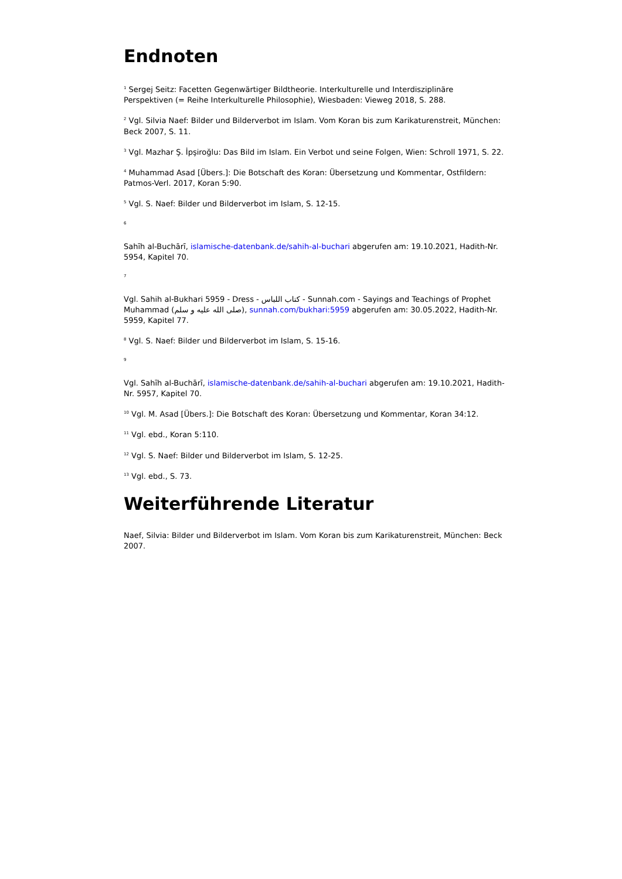Endnoten
<sup>1</sup> Sergej Seitz: Facetten Gegenwärtiger Bildtheorie. Interkulturelle und Interdisziplinäre Perspektiven (= Reihe Interkulturelle Philosophie), Wiesbaden: Vieweg 2018, S. 288.
<sup>2</sup> Vgl. Silvia Naef: Bilder und Bilderverbot im Islam. Vom Koran bis zum Karikaturenstreit, München: Beck 2007, S. 11.
<sup>3</sup> Vgl. Mazhar Ş. İpşiroğlu: Das Bild im Islam. Ein Verbot und seine Folgen, Wien: Schroll 1971, S. 22.
<sup>4</sup> Muhammad Asad [Übers.]: Die Botschaft des Koran: Übersetzung und Kommentar, Ostfildern: Patmos-Verl. 2017, Koran 5:90.
<sup>5</sup> Vgl. S. Naef: Bilder und Bilderverbot im Islam, S. 12-15.
6
Sahīh al-Buchārī, islamische-datenbank.de/sahih-al-buchari abgerufen am: 19.10.2021, Hadith-Nr. 5954, Kapitel 70.
7
Vgl. Sahih al-Bukhari 5959 - Dress - كتاب اللباس - Sunnah.com - Sayings and Teachings of Prophet Muhammad (صلى الله عليه و سلم), sunnah.com/bukhari:5959 abgerufen am: 30.05.2022, Hadith-Nr. 5959, Kapitel 77.
<sup>8</sup> Vgl. S. Naef: Bilder und Bilderverbot im Islam, S. 15-16.
9
Vgl. Sahīh al-Buchārī, islamische-datenbank.de/sahih-al-buchari abgerufen am: 19.10.2021, Hadith-Nr. 5957, Kapitel 70.
<sup>10</sup> Vgl. M. Asad [Übers.]: Die Botschaft des Koran: Übersetzung und Kommentar, Koran 34:12.
<sup>11</sup> Vgl. ebd., Koran 5:110.
<sup>12</sup> Vgl. S. Naef: Bilder und Bilderverbot im Islam, S. 12-25.
<sup>13</sup> Vgl. ebd., S. 73.
Weiterführende Literatur
Naef, Silvia: Bilder und Bilderverbot im Islam. Vom Koran bis zum Karikaturenstreit, München: Beck 2007.